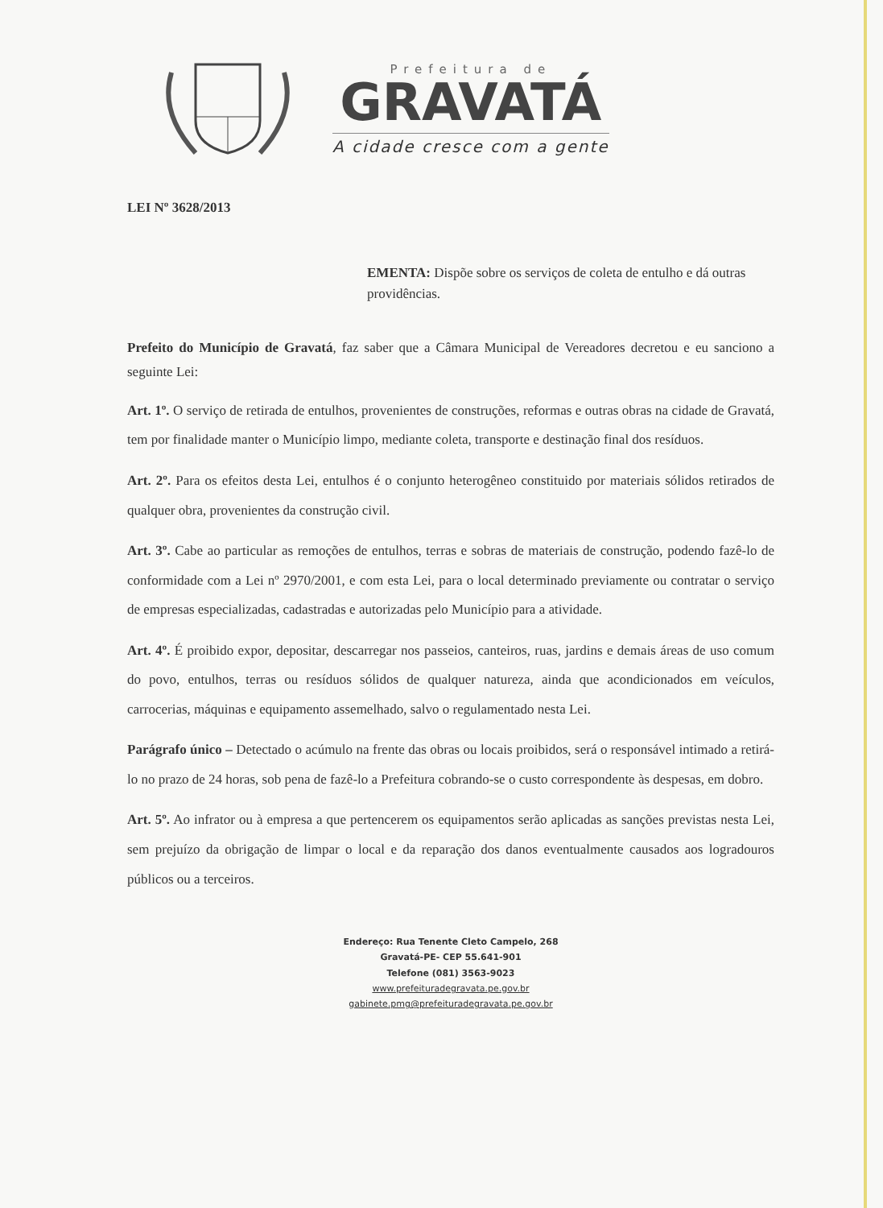Prefeitura de
GRAVATÁ
A cidade cresce com a gente
LEI Nº 3628/2013
EMENTA: Dispõe sobre os serviços de coleta de entulho e dá outras providências.
Prefeito do Município de Gravatá, faz saber que a Câmara Municipal de Vereadores decretou e eu sanciono a seguinte Lei:
Art. 1º. O serviço de retirada de entulhos, provenientes de construções, reformas e outras obras na cidade de Gravatá, tem por finalidade manter o Município limpo, mediante coleta, transporte e destinação final dos resíduos.
Art. 2º. Para os efeitos desta Lei, entulhos é o conjunto heterogêneo constituido por materiais sólidos retirados de qualquer obra, provenientes da construção civil.
Art. 3º. Cabe ao particular as remoções de entulhos, terras e sobras de materiais de construção, podendo fazê-lo de conformidade com a Lei nº 2970/2001, e com esta Lei, para o local determinado previamente ou contratar o serviço de empresas especializadas, cadastradas e autorizadas pelo Município para a atividade.
Art. 4º. É proibido expor, depositar, descarregar nos passeios, canteiros, ruas, jardins e demais áreas de uso comum do povo, entulhos, terras ou resíduos sólidos de qualquer natureza, ainda que acondicionados em veículos, carrocerias, máquinas e equipamento assemelhado, salvo o regulamentado nesta Lei.
Parágrafo único – Detectado o acúmulo na frente das obras ou locais proibidos, será o responsável intimado a retirá-lo no prazo de 24 horas, sob pena de fazê-lo a Prefeitura cobrando-se o custo correspondente às despesas, em dobro.
Art. 5º. Ao infrator ou à empresa a que pertencerem os equipamentos serão aplicadas as sanções previstas nesta Lei, sem prejuízo da obrigação de limpar o local e da reparação dos danos eventualmente causados aos logradouros públicos ou a terceiros.
Endereço: Rua Tenente Cleto Campelo, 268
Gravatá-PE- CEP 55.641-901
Telefone (081) 3563-9023
www.prefeituradegravata.pe.gov.br
gabinete.pmg@prefeituradegravata.pe.gov.br